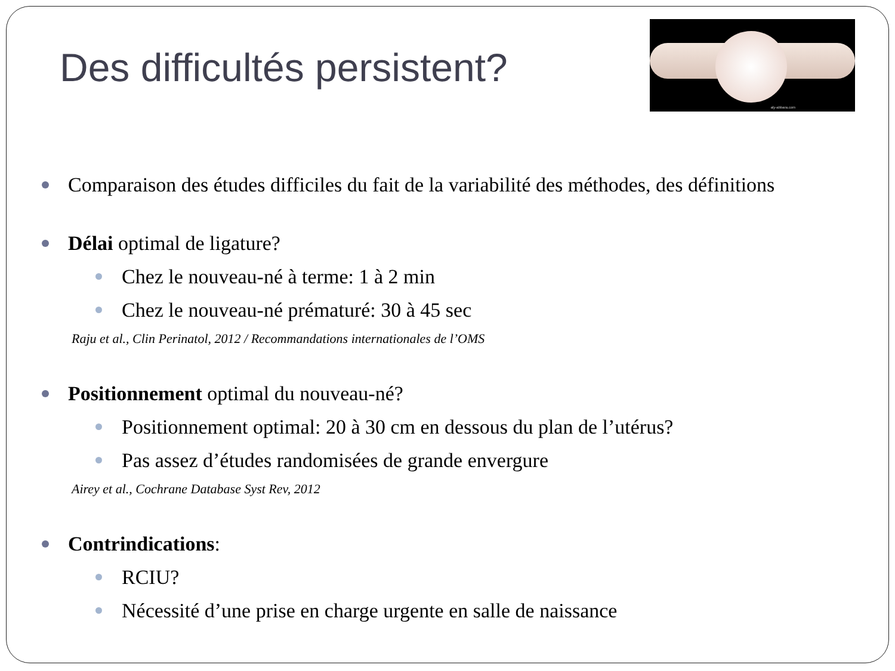aly-abbara.com
Des difficultés persistent?
Comparaison des études difficiles du fait de la variabilité des méthodes, des définitions
Délai optimal de ligature?
Chez le nouveau-né à terme: 1 à 2 min
Chez le nouveau-né prématuré: 30 à 45 sec
Raju et al., Clin Perinatol, 2012 / Recommandations internationales de l’OMS
Positionnement optimal du nouveau-né?
Positionnement optimal: 20 à 30 cm en dessous du plan de l’utérus?
Pas assez d’études randomisées de grande envergure
Airey et al., Cochrane Database Syst Rev, 2012
Contrindications:
RCIU?
Nécessité d’une prise en charge urgente en salle de naissance